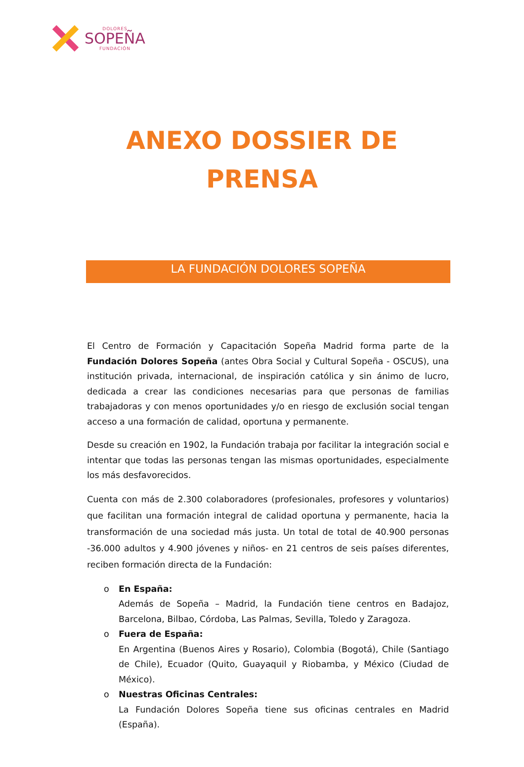DOLORES
SOPEÑA
FUNDACIÓN
ANEXO DOSSIER DE
PRENSA
LA FUNDACIÓN DOLORES SOPEÑA
El Centro de Formación y Capacitación Sopeña Madrid forma parte de la Fundación Dolores Sopeña (antes Obra Social y Cultural Sopeña - OSCUS), una institución privada, internacional, de inspiración católica y sin ánimo de lucro, dedicada a crear las condiciones necesarias para que personas de familias trabajadoras y con menos oportunidades y/o en riesgo de exclusión social tengan acceso a una formación de calidad, oportuna y permanente.
Desde su creación en 1902, la Fundación trabaja por facilitar la integración social e intentar que todas las personas tengan las mismas oportunidades, especialmente los más desfavorecidos.
Cuenta con más de 2.300 colaboradores (profesionales, profesores y voluntarios) que facilitan una formación integral de calidad oportuna y permanente, hacia la transformación de una sociedad más justa. Un total de total de 40.900 personas -36.000 adultos y 4.900 jóvenes y niños- en 21 centros de seis países diferentes, reciben formación directa de la Fundación:
o En España:
Además de Sopeña – Madrid, la Fundación tiene centros en Badajoz, Barcelona, Bilbao, Córdoba, Las Palmas, Sevilla, Toledo y Zaragoza.
o Fuera de España:
En Argentina (Buenos Aires y Rosario), Colombia (Bogotá), Chile (Santiago de Chile), Ecuador (Quito, Guayaquil y Riobamba, y México (Ciudad de México).
o Nuestras Oficinas Centrales:
La Fundación Dolores Sopeña tiene sus oficinas centrales en Madrid (España).